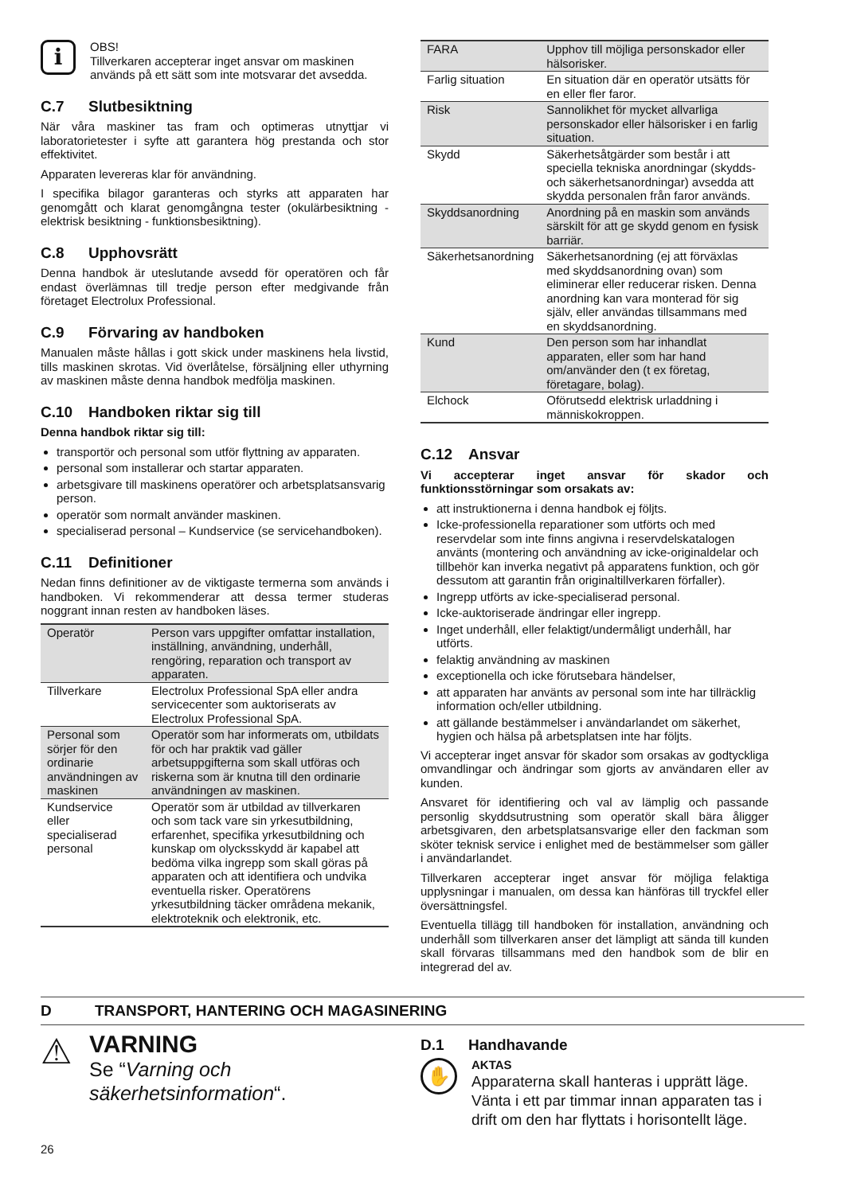i
OBS!
Tillverkaren accepterar inget ansvar om maskinen används på ett sätt som inte motsvarar det avsedda.
C.7 Slutbesiktning
När våra maskiner tas fram och optimeras utnyttjar vi laboratorietester i syfte att garantera hög prestanda och stor effektivitet.
Apparaten levereras klar för användning.
I specifika bilagor garanteras och styrks att apparaten har genomgått och klarat genomgångna tester (okulärbesiktning - elektrisk besiktning - funktionsbesiktning).
C.8 Upphovsrätt
Denna handbok är uteslutande avsedd för operatören och får endast överlämnas till tredje person efter medgivande från företaget Electrolux Professional.
C.9 Förvaring av handboken
Manualen måste hållas i gott skick under maskinens hela livstid, tills maskinen skrotas. Vid överlåtelse, försäljning eller uthyrning av maskinen måste denna handbok medfölja maskinen.
C.10 Handboken riktar sig till
Denna handbok riktar sig till:
transportör och personal som utför flyttning av apparaten.
personal som installerar och startar apparaten.
arbetsgivare till maskinens operatörer och arbetsplatsansvarig person.
operatör som normalt använder maskinen.
specialiserad personal – Kundservice (se servicehandboken).
C.11 Definitioner
Nedan finns definitioner av de viktigaste termerna som används i handboken. Vi rekommenderar att dessa termer studeras noggrant innan resten av handboken läses.
| Operatör | Person vars uppgifter omfattar installation, inställning, användning, underhåll, rengöring, reparation och transport av apparaten. |
| Tillverkare | Electrolux Professional SpA eller andra servicecenter som auktoriserats av Electrolux Professional SpA. |
| Personal som sörjer för den ordinarie användningen av maskinen | Operatör som har informerats om, utbildats för och har praktik vad gäller arbetsuppgifterna som skall utföras och riskerna som är knutna till den ordinarie användningen av maskinen. |
| Kundservice eller specialiserad personal | Operatör som är utbildad av tillverkaren och som tack vare sin yrkesutbildning, erfarenhet, specifika yrkesutbildning och kunskap om olycksskydd är kapabel att bedöma vilka ingrepp som skall göras på apparaten och att identifiera och undvika eventuella risker. Operatörens yrkesutbildning täcker områdena mekanik, elektroteknik och elektronik, etc. |
| FARA | Upphov till möjliga personskador eller hälsorisker. |
| Farlig situation | En situation där en operatör utsätts för en eller fler faror. |
| Risk | Sannolikhet för mycket allvarliga personskador eller hälsorisker i en farlig situation. |
| Skydd | Säkerhetsåtgärder som består i att speciella tekniska anordningar (skydds- och säkerhetsanordningar) avsedda att skydda personalen från faror används. |
| Skyddsanordning | Anordning på en maskin som används särskilt för att ge skydd genom en fysisk barriär. |
| Säkerhetsanordning | Säkerhetsanordning (ej att förväxlas med skyddsanordning ovan) som eliminerar eller reducerar risken. Denna anordning kan vara monterad för sig själv, eller användas tillsammans med en skyddsanordning. |
| Kund | Den person som har inhandlat apparaten, eller som har hand om/använder den (t ex företag, företagare, bolag). |
| Elchock | Oförutsedd elektrisk urladdning i människokroppen. |
C.12 Ansvar
Vi accepterar inget ansvar för skador och funktionsstörningar som orsakats av:
att instruktionerna i denna handbok ej följts.
Icke-professionella reparationer som utförts och med reservdelar som inte finns angivna i reservdelskatalogen använts (montering och användning av icke-originaldelar och tillbehör kan inverka negativt på apparatens funktion, och gör dessutom att garantin från originaltillverkaren förfaller).
Ingrepp utförts av icke-specialiserad personal.
Icke-auktoriserade ändringar eller ingrepp.
Inget underhåll, eller felaktigt/undermåligt underhåll, har utförts.
felaktig användning av maskinen
exceptionella och icke förutsebara händelser,
att apparaten har använts av personal som inte har tillräcklig information och/eller utbildning.
att gällande bestämmelser i användarlandet om säkerhet, hygien och hälsa på arbetsplatsen inte har följts.
Vi accepterar inget ansvar för skador som orsakas av godtyckliga omvandlingar och ändringar som gjorts av användaren eller av kunden.
Ansvaret för identifiering och val av lämplig och passande personlig skyddsutrustning som operatör skall bära åligger arbetsgivaren, den arbetsplatsansvarige eller den fackman som sköter teknisk service i enlighet med de bestämmelser som gäller i användarlandet.
Tillverkaren accepterar inget ansvar för möjliga felaktiga upplysningar i manualen, om dessa kan hänföras till tryckfel eller översättningsfel.
Eventuella tillägg till handboken för installation, användning och underhåll som tillverkaren anser det lämpligt att sända till kunden skall förvaras tillsammans med den handbok som de blir en integrerad del av.
D TRANSPORT, HANTERING OCH MAGASINERING
⚠
VARNING
Se “Varning och säkerhetsinformation“.
D.1 Handhavande
✋
AKTAS
Apparaterna skall hanteras i upprätt läge. Vänta i ett par timmar innan apparaten tas i drift om den har flyttats i horisontellt läge.
26